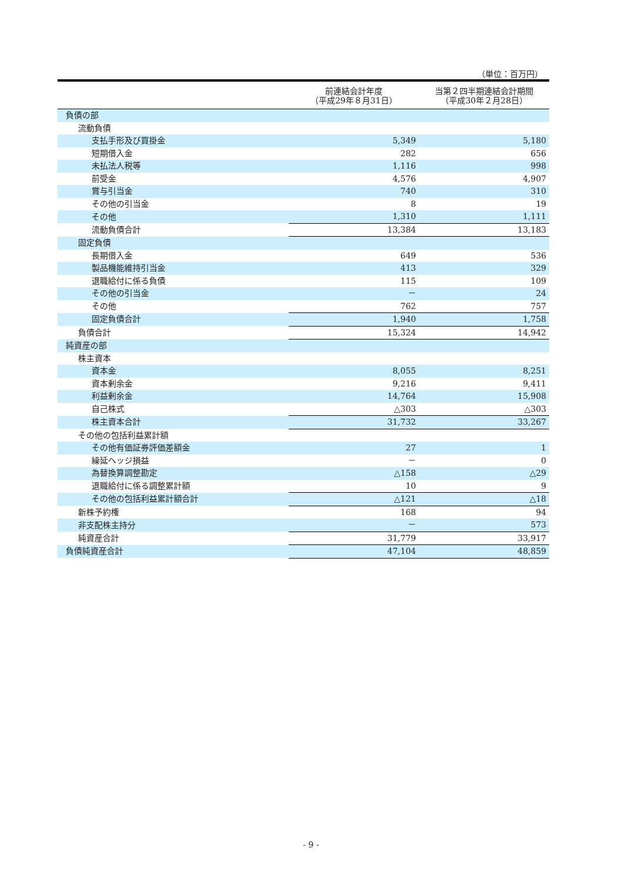（単位：百万円）
| | 前連結会計年度 （平成29年８月31日） | 当第２四半期連結会計期間 （平成30年２月28日） |
| --- | --- | --- |
| 負債の部 | | |
| 流動負債 | | |
| 支払手形及び買掛金 | 5,349 | 5,180 |
| 短期借入金 | 282 | 656 |
| 未払法人税等 | 1,116 | 998 |
| 前受金 | 4,576 | 4,907 |
| 賞与引当金 | 740 | 310 |
| その他の引当金 | 8 | 19 |
| その他 | 1,310 | 1,111 |
| 流動負債合計 | 13,384 | 13,183 |
| 固定負債 | | |
| 長期借入金 | 649 | 536 |
| 製品機能維持引当金 | 413 | 329 |
| 退職給付に係る負債 | 115 | 109 |
| その他の引当金 | － | 24 |
| その他 | 762 | 757 |
| 固定負債合計 | 1,940 | 1,758 |
| 負債合計 | 15,324 | 14,942 |
| 純資産の部 | | |
| 株主資本 | | |
| 資本金 | 8,055 | 8,251 |
| 資本剰余金 | 9,216 | 9,411 |
| 利益剰余金 | 14,764 | 15,908 |
| 自己株式 | △303 | △303 |
| 株主資本合計 | 31,732 | 33,267 |
| その他の包括利益累計額 | | |
| その他有価証券評価差額金 | 27 | 1 |
| 繰延ヘッジ損益 | － | 0 |
| 為替換算調整勘定 | △158 | △29 |
| 退職給付に係る調整累計額 | 10 | 9 |
| その他の包括利益累計額合計 | △121 | △18 |
| 新株予約権 | 168 | 94 |
| 非支配株主持分 | － | 573 |
| 純資産合計 | 31,779 | 33,917 |
| 負債純資産合計 | 47,104 | 48,859 |
- 9 -